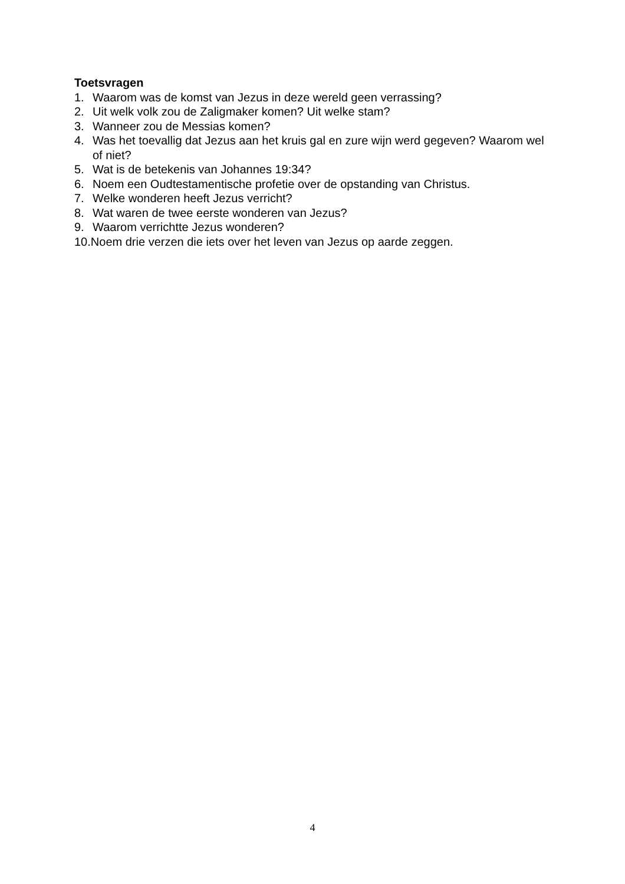Toetsvragen
1. Waarom was de komst van Jezus in deze wereld geen verrassing?
2. Uit welk volk zou de Zaligmaker komen? Uit welke stam?
3. Wanneer zou de Messias komen?
4. Was het toevallig dat Jezus aan het kruis gal en zure wijn werd gegeven? Waarom wel of niet?
5. Wat is de betekenis van Johannes 19:34?
6. Noem een Oudtestamentische profetie over de opstanding van Christus.
7. Welke wonderen heeft Jezus verricht?
8. Wat waren de twee eerste wonderen van Jezus?
9. Waarom verrichtte Jezus wonderen?
10. Noem drie verzen die iets over het leven van Jezus op aarde zeggen.
4